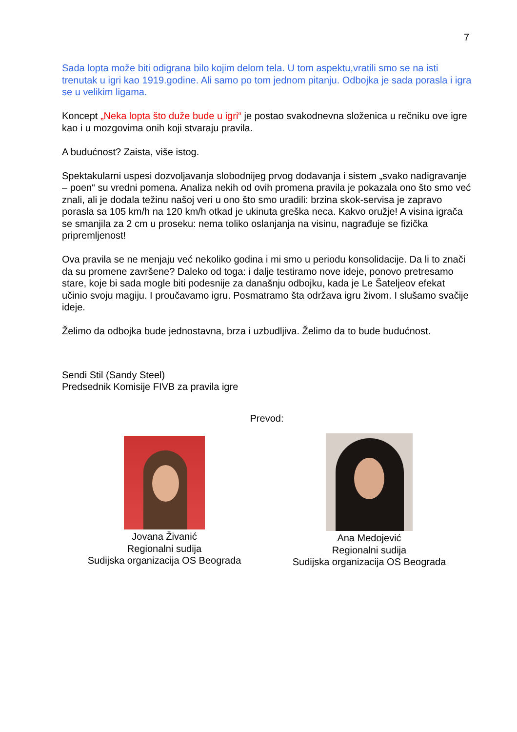7
Sada lopta može biti odigrana bilo kojim delom tela. U tom aspektu,vratili smo se na isti trenutak u igri kao 1919.godine. Ali samo po tom jednom pitanju. Odbojka je sada porasla i igra se u velikim ligama.
Koncept „Neka lopta što duže bude u igri“ je postao svakodnevna složenica u rečniku ove igre kao i u mozgovima onih koji stvaraju pravila.
A budućnost? Zaista, više istog.
Spektakularni uspesi dozvoljavanja slobodnijeg prvog dodavanja i sistem „svako nadigravanje – poen“ su vredni pomena. Analiza nekih od ovih promena pravila je pokazala ono što smo već znali, ali je dodala težinu našoj veri u ono što smo uradili: brzina skok-servisa je zapravo porasla sa 105 km/h na 120 km/h otkad je ukinuta greška neca. Kakvo oružje! A visina igrača se smanjila za 2 cm u proseku: nema toliko oslanjanja na visinu, nagrađuje se fizička pripremljenost!
Ova pravila se ne menjaju već nekoliko godina i mi smo u periodu konsolidacije. Da li to znači da su promene završene? Daleko od toga: i dalje testiramo nove ideje, ponovo pretresamo stare, koje bi sada mogle biti podesnije za današnju odbojku, kada je Le Šateljeov efekat učinio svoju magiju. I proučavamo igru. Posmatramo šta održava igru živom. I slušamo svačije ideje.
Želimo da odbojka bude jednostavna, brza i uzbudljiva. Želimo da to bude budućnost.
Sendi Stil (Sandy Steel)
Predsednik Komisije FIVB za pravila igre
Prevod:
Jovana Živanić
Regionalni sudija
Sudijska organizacija OS Beograda
Ana Medojević
Regionalni sudija
Sudijska organizacija OS Beograda